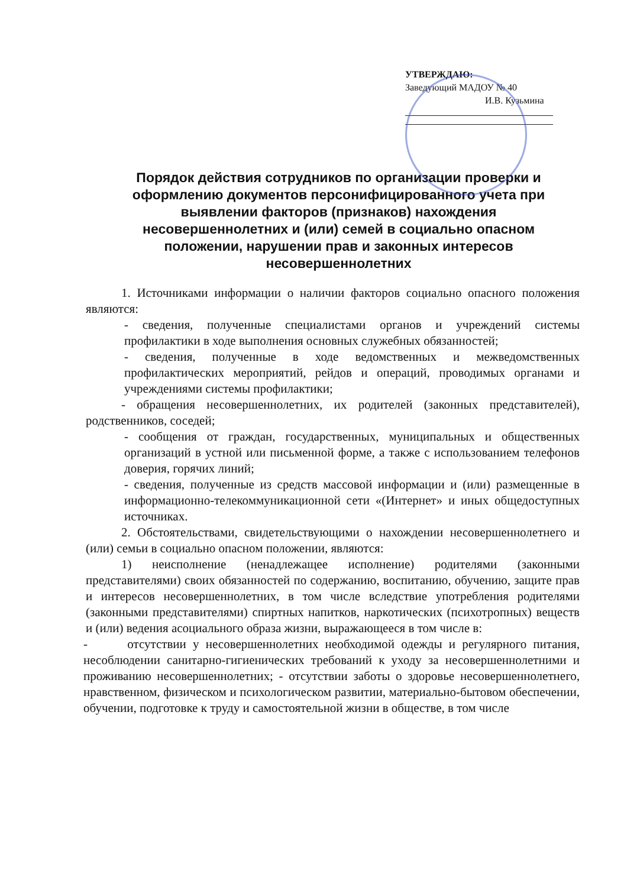УТВЕРЖДАЮ:
Заведующий МАДОУ № 40
И.В. Кузьмина
Порядок действия сотрудников по организации проверки и оформлению документов персонифицированного учета при выявлении факторов (признаков) нахождения несовершеннолетних и (или) семей в социально опасном положении, нарушении прав и законных интересов несовершеннолетних
1. Источниками информации о наличии факторов социально опасного положения являются:
- сведения, полученные специалистами органов и учреждений системы профилактики в ходе выполнения основных служебных обязанностей;
- сведения, полученные в ходе ведомственных и межведомственных профилактических мероприятий, рейдов и операций, проводимых органами и учреждениями системы профилактики;
- обращения несовершеннолетних, их родителей (законных представителей), родственников, соседей;
- сообщения от граждан, государственных, муниципальных и общественных организаций в устной или письменной форме, а также с использованием телефонов доверия, горячих линий;
- сведения, полученные из средств массовой информации и (или) размещенные в информационно-телекоммуникационной сети «(Интернет» и иных общедоступных источниках.
2. Обстоятельствами, свидетельствующими о нахождении несовершеннолетнего и (или) семьи в социально опасном положении, являются:
1) неисполнение (ненадлежащее исполнение) родителями (законными представителями) своих обязанностей по содержанию, воспитанию, обучению, защите прав и интересов несовершеннолетних, в том числе вследствие употребления родителями (законными представителями) спиртных напитков, наркотических (психотропных) веществ и (или) ведения асоциального образа жизни, выражающееся в том числе в:
- отсутствии у несовершеннолетних необходимой одежды и регулярного питания, несоблюдении санитарно-гигиенических требований к уходу за несовершеннолетними и проживанию несовершеннолетних; - отсутствии заботы о здоровье несовершеннолетнего, нравственном, физическом и психологическом развитии, материально-бытовом обеспечении, обучении, подготовке к труду и самостоятельной жизни в обществе, в том числе